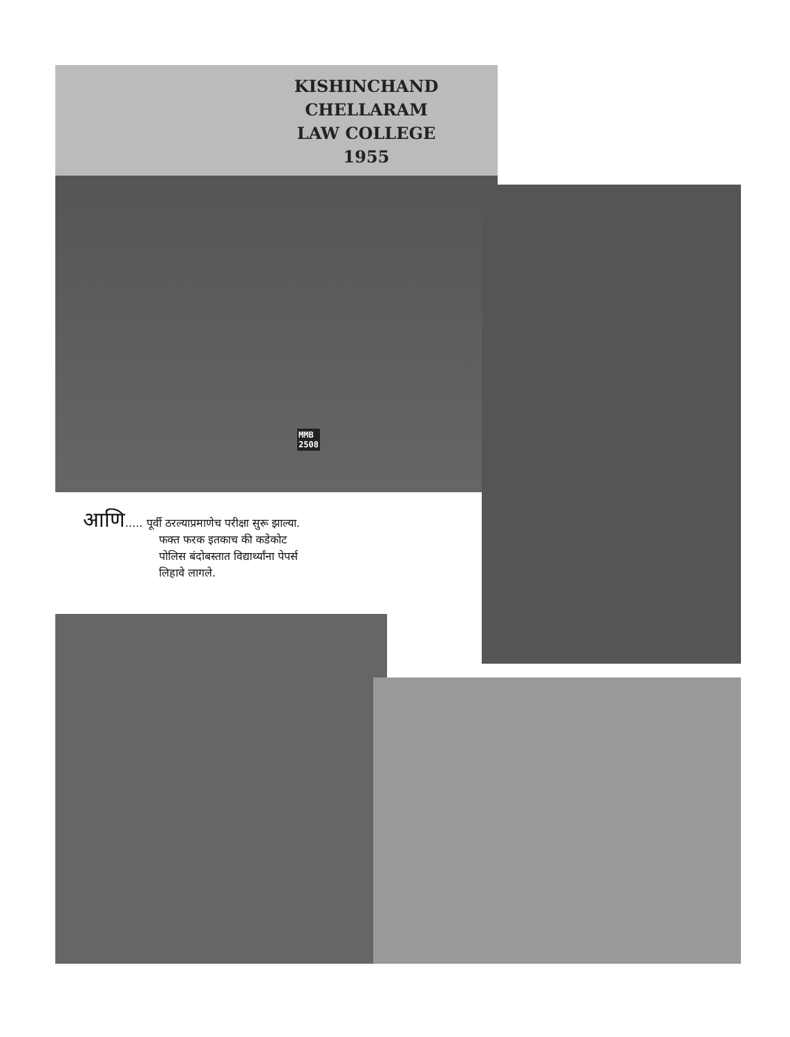KISHINCHAND CHELLARAM
LAW COLLEGE
1955
MMB
2508
आणि..... पूर्वी ठरल्याप्रमाणेच परीक्षा सुरू झाल्या.
फक्त फरक इतकाच की कडेकोट
पोलिस बंदोबस्तात विद्यार्थ्यांना पेपर्स
लिहावे लागले.